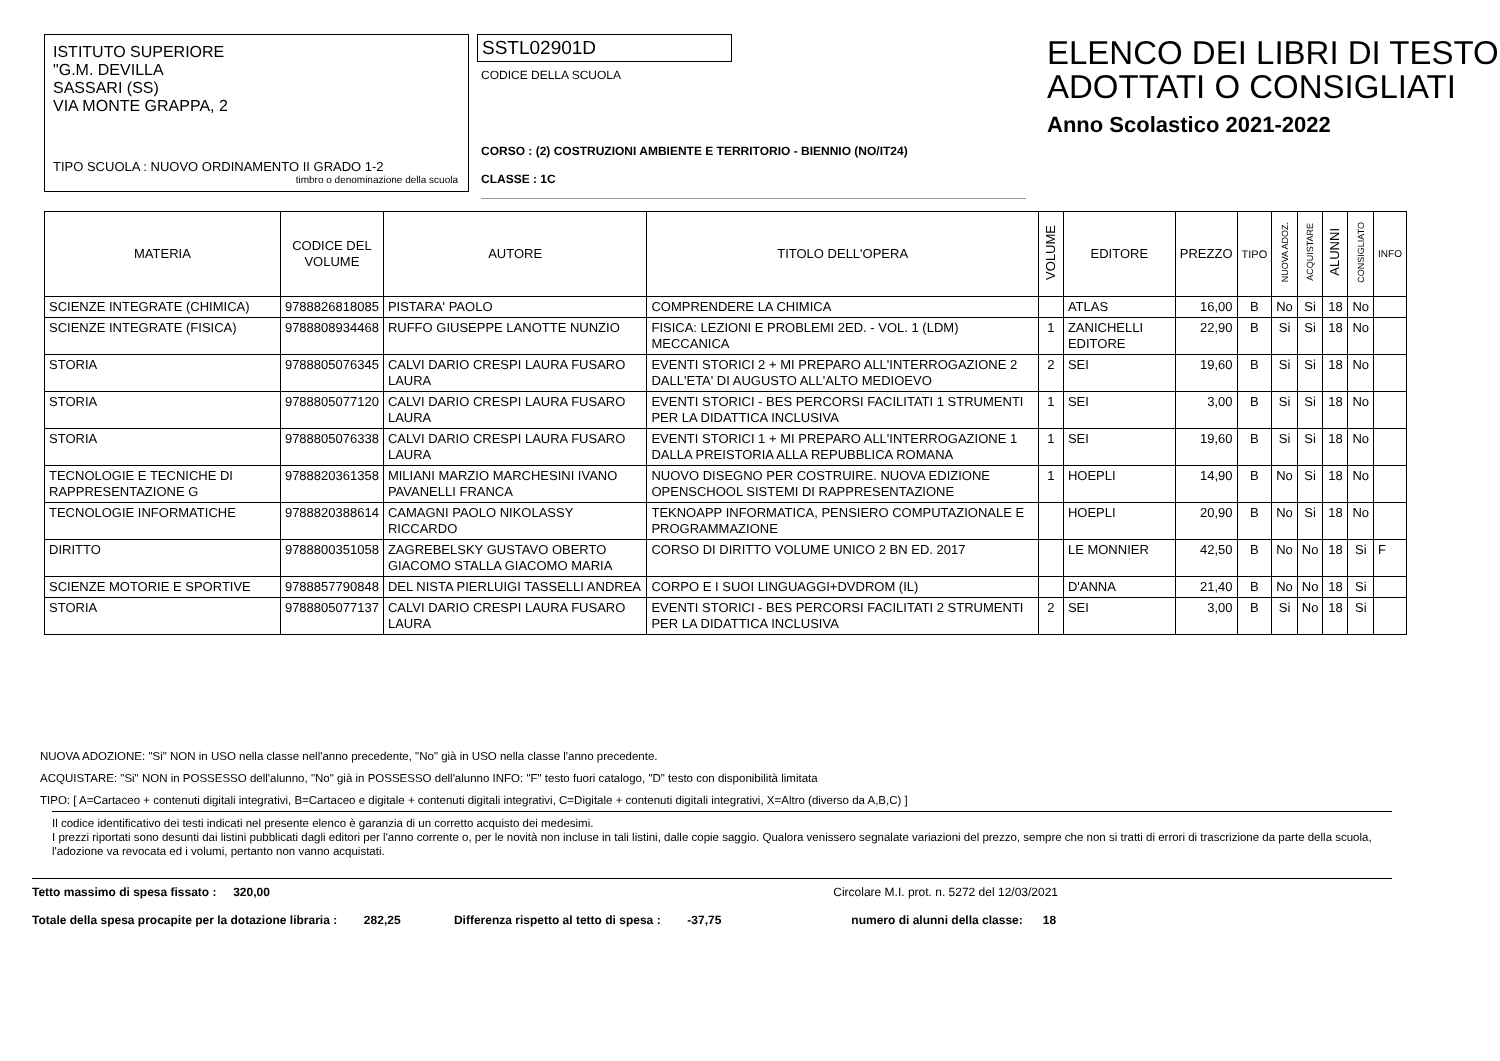ISTITUTO SUPERIORE
"G.M. DEVILLA
SASSARI (SS)
VIA MONTE GRAPPA, 2
TIPO SCUOLA : NUOVO ORDINAMENTO II GRADO 1-2
timbro o denominazione della scuola
SSTL02901D
CODICE DELLA SCUOLA
CORSO : (2) COSTRUZIONI AMBIENTE E TERRITORIO - BIENNIO (NO/IT24)
CLASSE : 1C
ELENCO DEI LIBRI DI TESTO
ADOTTATI O CONSIGLIATI
Anno Scolastico 2021-2022
| MATERIA | CODICE DEL VOLUME | AUTORE | TITOLO DELL'OPERA | VOLUME | EDITORE | PREZZO | TIPO | NUOVA ADOZ. | ACQUISTARE | ALUNNI | CONSIGLIATO | INFO |
| --- | --- | --- | --- | --- | --- | --- | --- | --- | --- | --- | --- | --- |
| SCIENZE INTEGRATE (CHIMICA) | 9788826818085 | PISTARA' PAOLO | COMPRENDERE LA CHIMICA | | ATLAS | 16,00 | B | No | Si | 18 | No | |
| SCIENZE INTEGRATE (FISICA) | 9788808934468 | RUFFO GIUSEPPE LANOTTE NUNZIO | FISICA: LEZIONI E PROBLEMI 2ED. - VOL. 1 (LDM) MECCANICA | 1 | ZANICHELLI EDITORE | 22,90 | B | Si | Si | 18 | No | |
| STORIA | 9788805076345 | CALVI DARIO CRESPI LAURA FUSARO LAURA | EVENTI STORICI 2 + MI PREPARO ALL'INTERROGAZIONE 2 DALL'ETA' DI AUGUSTO ALL'ALTO MEDIOEVO | 2 | SEI | 19,60 | B | Si | Si | 18 | No | |
| STORIA | 9788805077120 | CALVI DARIO CRESPI LAURA FUSARO LAURA | EVENTI STORICI - BES PERCORSI FACILITATI 1 STRUMENTI PER LA DIDATTICA INCLUSIVA | 1 | SEI | 3,00 | B | Si | Si | 18 | No | |
| STORIA | 9788805076338 | CALVI DARIO CRESPI LAURA FUSARO LAURA | EVENTI STORICI 1 + MI PREPARO ALL'INTERROGAZIONE 1 DALLA PREISTORIA ALLA REPUBBLICA ROMANA | 1 | SEI | 19,60 | B | Si | Si | 18 | No | |
| TECNOLOGIE E TECNICHE DI RAPPRESENTAZIONE G | 9788820361358 | MILIANI MARZIO MARCHESINI IVANO PAVANELLI FRANCA | NUOVO DISEGNO PER COSTRUIRE. NUOVA EDIZIONE OPENSCHOOL SISTEMI DI RAPPRESENTAZIONE | 1 | HOEPLI | 14,90 | B | No | Si | 18 | No | |
| TECNOLOGIE INFORMATICHE | 9788820388614 | CAMAGNI PAOLO NIKOLASSY RICCARDO | TEKNOAPP INFORMATICA, PENSIERO COMPUTAZIONALE E PROGRAMMAZIONE | | HOEPLI | 20,90 | B | No | Si | 18 | No | |
| DIRITTO | 9788800351058 | ZAGREBELSKY GUSTAVO OBERTO GIACOMO STALLA GIACOMO MARIA | CORSO DI DIRITTO VOLUME UNICO 2 BN ED. 2017 | | LE MONNIER | 42,50 | B | No | No | 18 | Si | F |
| SCIENZE MOTORIE E SPORTIVE | 9788857790848 | DEL NISTA PIERLUIGI TASSELLI ANDREA | CORPO E I SUOI LINGUAGGI+DVDROM (IL) | | D'ANNA | 21,40 | B | No | No | 18 | Si | |
| STORIA | 9788805077137 | CALVI DARIO CRESPI LAURA FUSARO LAURA | EVENTI STORICI - BES PERCORSI FACILITATI 2 STRUMENTI PER LA DIDATTICA INCLUSIVA | 2 | SEI | 3,00 | B | Si | No | 18 | Si | |
NUOVA ADOZIONE: "Si" NON in USO nella classe nell'anno precedente, "No" già in USO nella classe l'anno precedente.
ACQUISTARE: "Si" NON in POSSESSO dell'alunno, "No" già in POSSESSO dell'alunno INFO: "F" testo fuori catalogo, "D" testo con disponibilità limitata
TIPO: [ A=Cartaceo + contenuti digitali integrativi, B=Cartaceo e digitale + contenuti digitali integrativi, C=Digitale + contenuti digitali integrativi, X=Altro (diverso da A,B,C) ]
Il codice identificativo dei testi indicati nel presente elenco è garanzia di un corretto acquisto dei medesimi.
I prezzi riportati sono desunti dai listini pubblicati dagli editori per l'anno corrente o, per le novità non incluse in tali listini, dalle copie saggio. Qualora venissero segnalate variazioni del prezzo, sempre che non si tratti di errori di trascrizione da parte della scuola, l'adozione va revocata ed i volumi, pertanto non vanno acquistati.
Tetto massimo di spesa fissato : 320,00 Circolare M.I. prot. n. 5272 del 12/03/2021
Totale della spesa procapite per la dotazione libraria : 282,25 Differenza rispetto al tetto di spesa : -37,75 numero di alunni della classe: 18